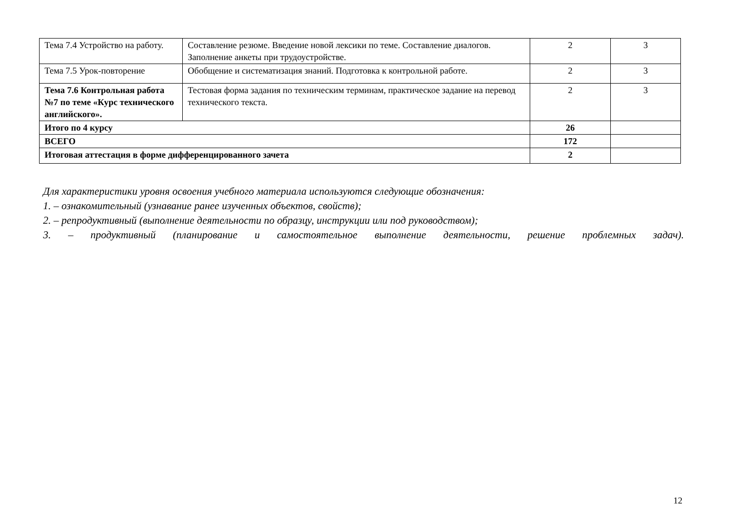| Тема 7.4 Устройство на работу. | Составление резюме. Введение новой лексики по теме. Составление диалогов. Заполнение анкеты при трудоустройстве. | 2 | 3 |
| Тема 7.5 Урок-повторение | Обобщение и систематизация знаний. Подготовка к контрольной работе. | 2 | 3 |
| Тема 7.6 Контрольная работа №7 по теме «Курс технического английского». | Тестовая форма задания по техническим терминам, практическое задание на перевод технического текста. | 2 | 3 |
| Итого по 4 курсу | | 26 | |
| ВСЕГО | | 172 | |
| Итоговая аттестация в форме дифференцированного зачета | | 2 | |
Для характеристики уровня освоения учебного материала используются следующие обозначения:
1. – ознакомительный (узнавание ранее изученных объектов, свойств);
2. – репродуктивный (выполнение деятельности по образцу, инструкции или под руководством);
3. – продуктивный (планирование и самостоятельное выполнение деятельности, решение проблемных задач).
12